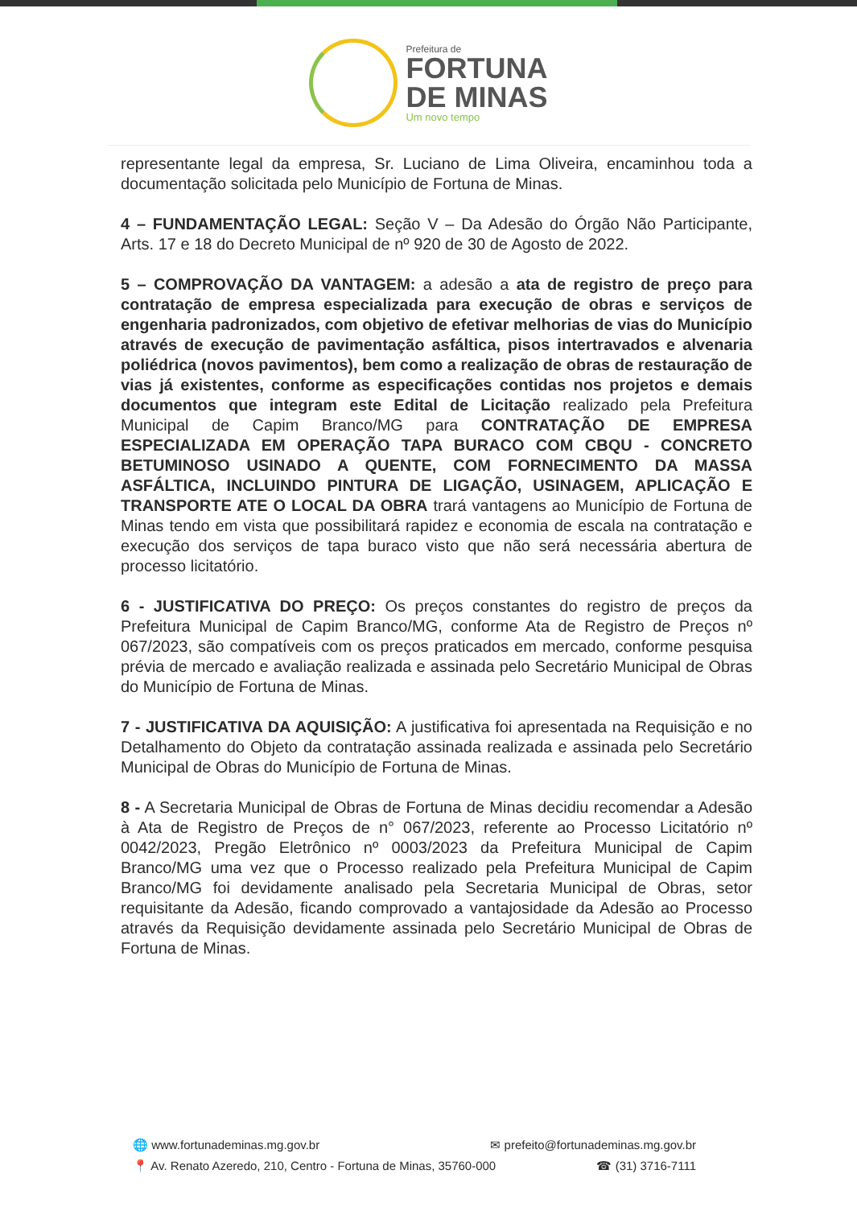Prefeitura de
FORTUNA
DE MINAS
Um novo tempo
representante legal da empresa, Sr. Luciano de Lima Oliveira, encaminhou toda a documentação solicitada pelo Município de Fortuna de Minas.
4 – FUNDAMENTAÇÃO LEGAL: Seção V – Da Adesão do Órgão Não Participante, Arts. 17 e 18 do Decreto Municipal de nº 920 de 30 de Agosto de 2022.
5 – COMPROVAÇÃO DA VANTAGEM: a adesão a ata de registro de preço para contratação de empresa especializada para execução de obras e serviços de engenharia padronizados, com objetivo de efetivar melhorias de vias do Município através de execução de pavimentação asfáltica, pisos intertravados e alvenaria poliédrica (novos pavimentos), bem como a realização de obras de restauração de vias já existentes, conforme as especificações contidas nos projetos e demais documentos que integram este Edital de Licitação realizado pela Prefeitura Municipal de Capim Branco/MG para CONTRATAÇÃO DE EMPRESA ESPECIALIZADA EM OPERAÇÃO TAPA BURACO COM CBQU - CONCRETO BETUMINOSO USINADO A QUENTE, COM FORNECIMENTO DA MASSA ASFÁLTICA, INCLUINDO PINTURA DE LIGAÇÃO, USINAGEM, APLICAÇÃO E TRANSPORTE ATE O LOCAL DA OBRA trará vantagens ao Município de Fortuna de Minas tendo em vista que possibilitará rapidez e economia de escala na contratação e execução dos serviços de tapa buraco visto que não será necessária abertura de processo licitatório.
6 - JUSTIFICATIVA DO PREÇO: Os preços constantes do registro de preços da Prefeitura Municipal de Capim Branco/MG, conforme Ata de Registro de Preços nº 067/2023, são compatíveis com os preços praticados em mercado, conforme pesquisa prévia de mercado e avaliação realizada e assinada pelo Secretário Municipal de Obras do Município de Fortuna de Minas.
7 - JUSTIFICATIVA DA AQUISIÇÃO: A justificativa foi apresentada na Requisição e no Detalhamento do Objeto da contratação assinada realizada e assinada pelo Secretário Municipal de Obras do Município de Fortuna de Minas.
8 - A Secretaria Municipal de Obras de Fortuna de Minas decidiu recomendar a Adesão à Ata de Registro de Preços de n° 067/2023, referente ao Processo Licitatório nº 0042/2023, Pregão Eletrônico nº 0003/2023 da Prefeitura Municipal de Capim Branco/MG uma vez que o Processo realizado pela Prefeitura Municipal de Capim Branco/MG foi devidamente analisado pela Secretaria Municipal de Obras, setor requisitante da Adesão, ficando comprovado a vantajosidade da Adesão ao Processo através da Requisição devidamente assinada pelo Secretário Municipal de Obras de Fortuna de Minas.
🌐 www.fortunademinas.mg.gov.br ✉ prefeito@fortunademinas.mg.gov.br
📍 Av. Renato Azeredo, 210, Centro - Fortuna de Minas, 35760-000 ☎ (31) 3716-7111